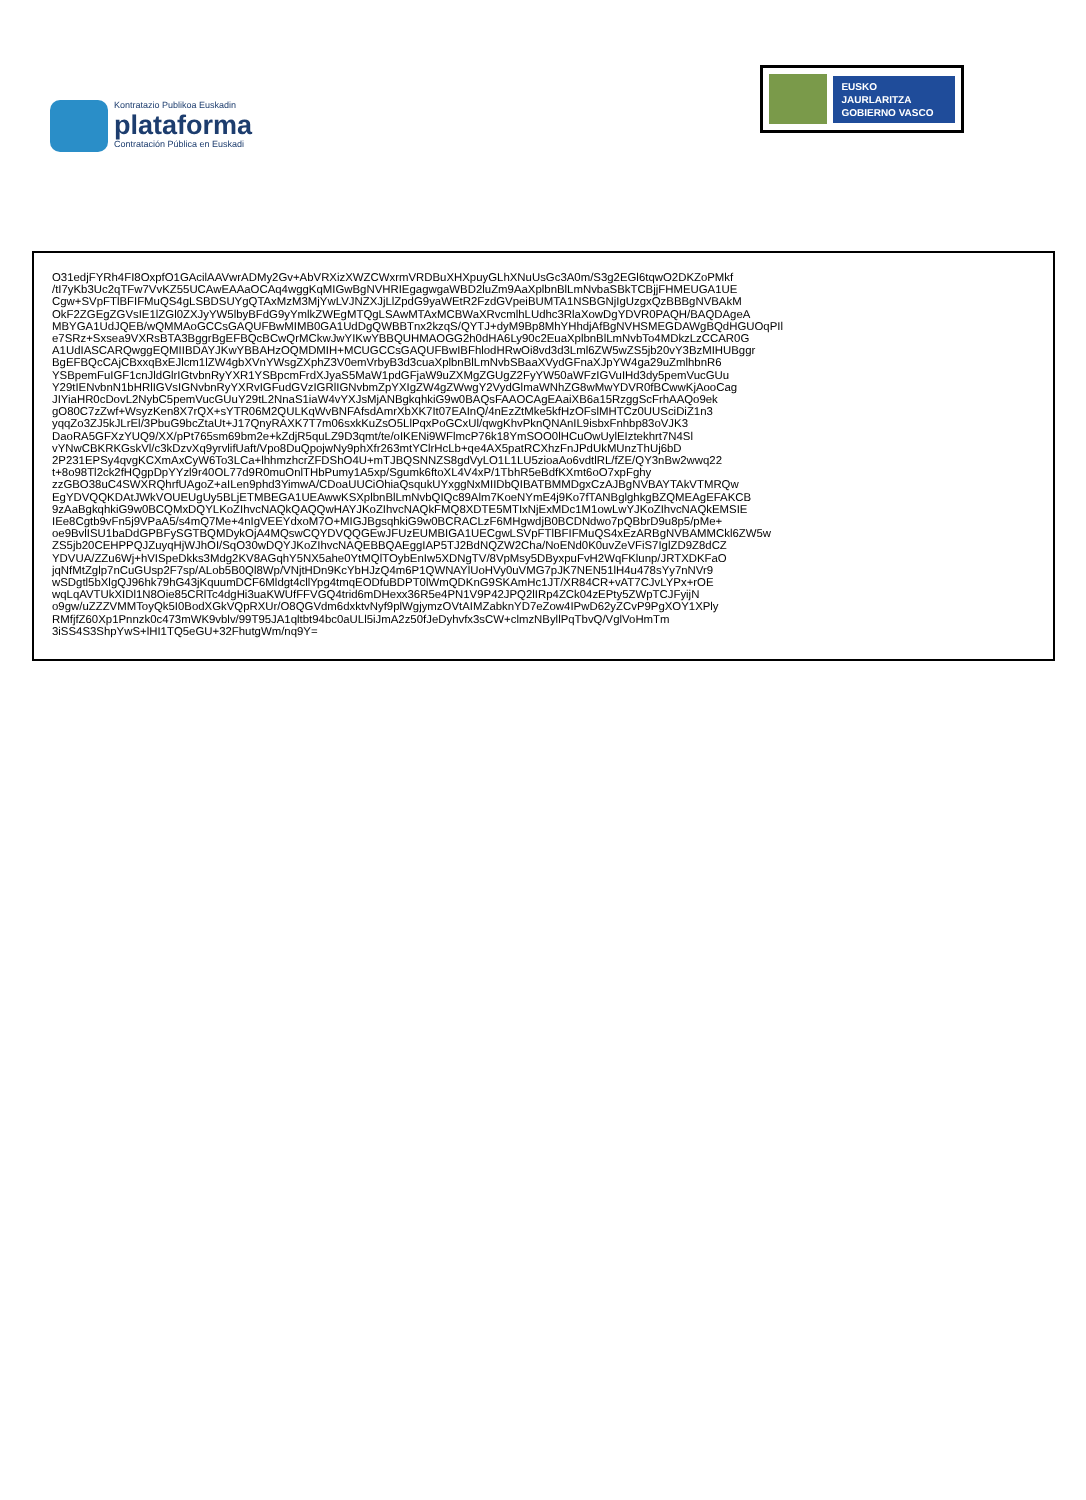Kontratazio Publikoa Euskadin
plataforma
Contratación Pública en Euskadi
EUSKO JAURLARITZA
GOBIERNO VASCO
O31edjFYRh4FI8OxpfO1GAcilAAVwrADMy2Gv+AbVRXizXWZCWxrmVRDBuXHXpuyGLhXNuUsGc3A0m/S3g2EGl6tqwO2DKZoPMkf
/tI7yKb3Uc2qTFw7VvKZ55UCAwEAAaOCAq4wggKqMIGwBgNVHRIEgagwgaWBD2luZm9AaXplbnBlLmNvbaSBkTCBjjFHMEUGA1UE
Cgw+SVpFTlBFIFMuQS4gLSBDSUYgQTAxMzM3MjYwLVJNZXJjLlZpdG9yaWEtR2FzdGVpeiBUMTA1NSBGNjIgUzgxQzBBBgNVBAkM
OkF2ZGEgZGVsIE1lZGl0ZXJyYW5lbyBFdG9yYmlkZWEgMTQgLSAwMTAxMCBWaXRvcmlhLUdhc3RlaXowDgYDVR0PAQH/BAQDAgeA
MBYGA1UdJQEB/wQMMAoGCCsGAQUFBwMIMB0GA1UdDgQWBBTnx2kzqS/QYTJ+dyM9Bp8MhYHhdjAfBgNVHSMEGDAWgBQdHGUOqPIl
e7SRz+Sxsea9VXRsBTA3BggrBgEFBQcBCwQrMCkwJwYIKwYBBQUHMAOGG2h0dHA6Ly90c2EuaXplbnBlLmNvbTo4MDkzLzCCAR0G
A1UdIASCARQwggEQMIIBDAYJKwYBBAHzOQMDMIH+MCUGCCsGAQUFBwIBFhlodHRwOi8vd3d3Lml6ZW5wZS5jb20vY3BzMIHUBggr
BgEFBQcCAjCBxxqBxEJlcm1lZW4gbXVnYWsgZXphZ3V0emVrbyB3d3cuaXplbnBlLmNvbSBaaXVydGFnaXJpYW4ga29uZmlhbnR6
YSBpemFuIGF1cnJldGlrIGtvbnRyYXR1YSBpcmFrdXJyaS5MaW1pdGFjaW9uZXMgZGUgZ2FyYW50aWFzIGVuIHd3dy5pemVucGUu
Y29tIENvbnN1bHRlIGVsIGNvbnRyYXRvIGFudGVzIGRlIGNvbmZpYXIgZW4gZWwgY2VydGlmaWNhZG8wMwYDVR0fBCwwKjAooCag
JIYiaHR0cDovL2NybC5pemVucGUuY29tL2NnaS1iaW4vYXJsMjANBgkqhkiG9w0BAQsFAAOCAgEAaiXB6a15RzggScFrhAAQo9ek
gO80C7zZwf+WsyzKen8X7rQX+sYTR06M2QULKqWvBNFAfsdAmrXbXK7It07EAInQ/4nEzZtMke5kfHzOFslMHTCz0UUSciDiZ1n3
yqqZo3ZJ5kJLrEl/3PbuG9bcZtaUt+J17QnyRAXK7T7m06sxkKuZsO5LlPqxPoGCxUl/qwgKhvPknQNAnIL9isbxFnhbp83oVJK3
DaoRA5GFXzYUQ9/XX/pPt765sm69bm2e+kZdjR5quLZ9D3qmt/te/oIKENi9WFlmcP76k18YmSOO0lHCuOwUylEIztekhrt7N4Sl
vYNwCBKRKGskVl/c3kDzvXq9yrvlifUaft/Vpo8DuQpojwNy9phXfr263mtYClrHcLb+qe4AX5patRCXhzFnJPdUkMUnzThUj6bD
2P231EPSy4qvgKCXmAxCyW6To3LCa+lhhmzhcrZFDShO4U+mTJBQSNNZS8gdVyLO1L1LU5zioaAo6vdtlRL/fZE/QY3nBw2wwq22
t+8o98Tl2ck2fHQgpDpYYzl9r40OL77d9R0muOnlTHbPumy1A5xp/Sgumk6ftoXL4V4xP/1TbhR5eBdfKXmt6oO7xpFghy
zzGBO38uC4SWXRQhrfUAgoZ+aILen9phd3YimwA/CDoaUUCiOhiaQsqukUYxggNxMIIDbQIBATBMMDgxCzAJBgNVBAYTAkVTMRQw
EgYDVQQKDAtJWkVOUEUgUy5BLjETMBEGA1UEAwwKSXplbnBlLmNvbQIQc89Alm7KoeNYmE4j9Ko7fTANBglghkgBZQMEAgEFAKCB
9zAaBgkqhkiG9w0BCQMxDQYLKoZIhvcNAQkQAQQwHAYJKoZIhvcNAQkFMQ8XDTE5MTIxNjExMDc1M1owLwYJKoZIhvcNAQkEMSIE
IEe8Cgtb9vFn5j9VPaA5/s4mQ7Me+4nIgVEEYdxoM7O+MIGJBgsqhkiG9w0BCRACLzF6MHgwdjB0BCDNdwo7pQBbrD9u8p5/pMe+
oe9BvlISU1baDdGPBFySGTBQMDykOjA4MQswCQYDVQQGEwJFUzEUMBIGA1UECgwLSVpFTlBFIFMuQS4xEzARBgNVBAMMCkl6ZW5w
ZS5jb20CEHPPQJZuyqHjWJhOI/SqO30wDQYJKoZIhvcNAQEBBQAEggIAP5TJ2BdNQZW2Cha/NoENd0K0uvZeVFiS7IglZD9Z8dCZ
YDVUA/ZZu6Wj+hVISpeDkks3Mdg2KV8AGqhY5NX5ahe0YtMQlTOybEnIw5XDNgTV/8VpMsy5DByxpuFvH2WqFKlunp/JRTXDKFaO
jqNfMtZglp7nCuGUsp2F7sp/ALob5B0Ql8Wp/VNjtHDn9KcYbHJzQ4m6P1QWNAYlUoHVy0uVMG7pJK7NEN51lH4u478sYy7nNVr9
wSDgtl5bXlgQJ96hk79hG43jKquumDCF6Mldgt4cllYpg4tmqEODfuBDPT0lWmQDKnG9SKAmHc1JT/XR84CR+vAT7CJvLYPx+rOE
wqLqAVTUkXIDl1N8Oie85CRlTc4dgHi3uaKWUfFFVGQ4trid6mDHexx36R5e4PN1V9P42JPQ2lIRp4ZCk04zEPty5ZWpTCJFyijN
o9gw/uZZZVMMToyQk5I0BodXGkVQpRXUr/O8QGVdm6dxktvNyf9plWgjymzOVtAIMZabknYD7eZow4IPwD62yZCvP9PgXOY1XPly
RMfjfZ60Xp1Pnnzk0c473mWK9vblv/99T95JA1qltbt94bc0aULl5iJmA2z50fJeDyhvfx3sCW+clmzNByllPqTbvQ/VglVoHmTm
3iSS4S3ShpYwS+lHI1TQ5eGU+32FhutgWm/nq9Y=